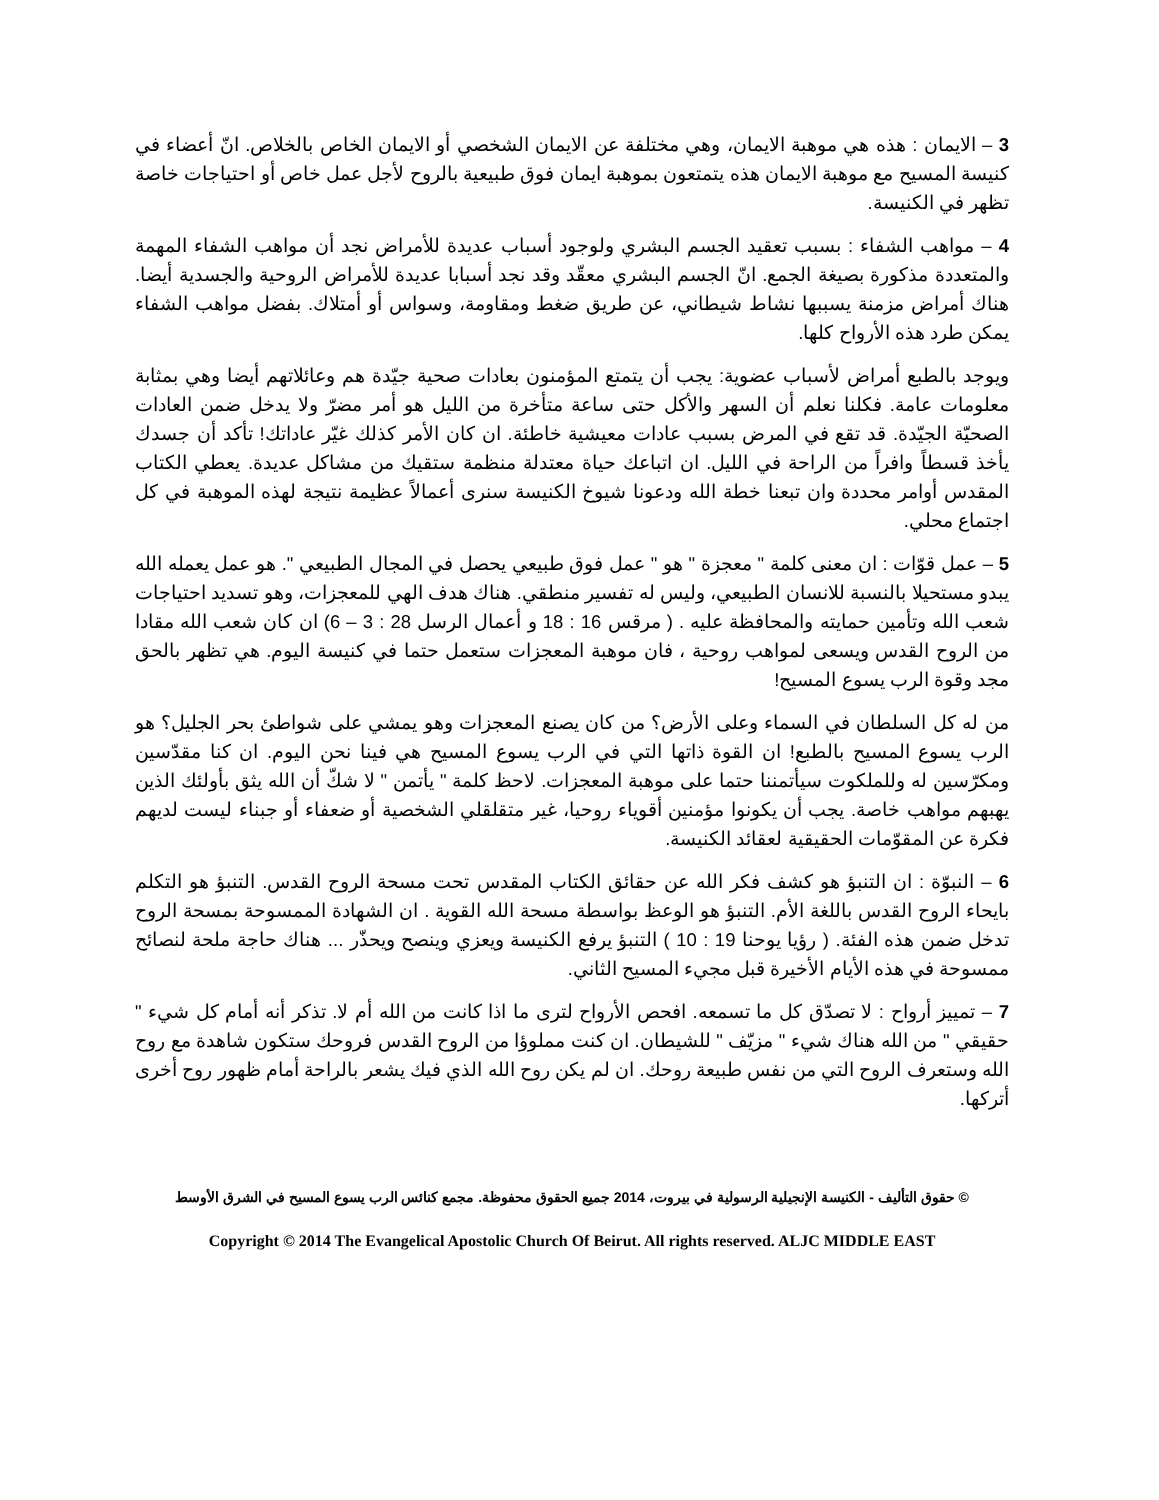3 – الايمان : هذه هي موهبة الايمان، وهي مختلفة عن الايمان الشخصي أو الايمان الخاص بالخلاص. انّ أعضاء في كنيسة المسيح مع موهبة الايمان هذه يتمتعون بموهبة ايمان فوق طبيعية بالروح لأجل عمل خاص أو احتياجات خاصة تظهر في الكنيسة.
4 – مواهب الشفاء : بسبب تعقيد الجسم البشري ولوجود أسباب عديدة للأمراض نجد أن مواهب الشفاء المهمة والمتعددة مذكورة بصيغة الجمع. انّ الجسم البشري معقّد وقد نجد أسبابا عديدة للأمراض الروحية والجسدية أيضا. هناك أمراض مزمنة يسببها نشاط شيطاني، عن طريق ضغط ومقاومة، وسواس أو أمتلاك. بفضل مواهب الشفاء يمكن طرد هذه الأرواح كلها.
ويوجد بالطبع أمراض لأسباب عضوية: يجب أن يتمتع المؤمنون بعادات صحية جيّدة هم وعائلاتهم أيضا وهي بمثابة معلومات عامة. فكلنا نعلم أن السهر والأكل حتى ساعة متأخرة من الليل هو أمر مضرّ ولا يدخل ضمن العادات الصحيّة الجيّدة. قد تقع في المرض بسبب عادات معيشية خاطئة. ان كان الأمر كذلك غيّر عاداتك! تأكد أن جسدك يأخذ قسطاً وافراً من الراحة في الليل. ان اتباعك حياة معتدلة منظمة ستقيك من مشاكل عديدة. يعطي الكتاب المقدس أوامر محددة وان تبعنا خطة الله ودعونا شيوخ الكنيسة سنرى أعمالاً عظيمة نتيجة لهذه الموهبة في كل اجتماع محلي.
5 – عمل قوّات : ان معنى كلمة " معجزة " هو " عمل فوق طبيعي يحصل في المجال الطبيعي ". هو عمل يعمله الله يبدو مستحيلا بالنسبة للانسان الطبيعي، وليس له تفسير منطقي. هناك هدف الهي للمعجزات، وهو تسديد احتياجات شعب الله وتأمين حمايته والمحافظة عليه . ( مرقس 16 : 18 و أعمال الرسل 28 : 3 – 6) ان كان شعب الله مقادا من الروح القدس ويسعى لمواهب روحية ، فان موهبة المعجزات ستعمل حتما في كنيسة اليوم. هي تظهر بالحق مجد وقوة الرب يسوع المسيح!
من له كل السلطان في السماء وعلى الأرض؟ من كان يصنع المعجزات وهو يمشي على شواطئ بحر الجليل؟ هو الرب يسوع المسيح بالطبع! ان القوة ذاتها التي في الرب يسوع المسيح هي فينا نحن اليوم. ان كنا مقدّسين ومكرّسين له وللملكوت سيأتمننا حتما على موهبة المعجزات. لاحظ كلمة " يأتمن " لا شكّ أن الله يثق بأولئك الذين يهبهم مواهب خاصة. يجب أن يكونوا مؤمنين أقوياء روحيا، غير متقلقلي الشخصية أو ضعفاء أو جبناء ليست لديهم فكرة عن المقوّمات الحقيقية لعقائد الكنيسة.
6 – النبوّة : ان التنبؤ هو كشف فكر الله عن حقائق الكتاب المقدس تحت مسحة الروح القدس. التنبؤ هو التكلم بايحاء الروح القدس باللغة الأم. التنبؤ هو الوعظ بواسطة مسحة الله القوية . ان الشهادة الممسوحة بمسحة الروح تدخل ضمن هذه الفئة. ( رؤيا يوحنا 19 : 10 ) التنبؤ يرفع الكنيسة ويعزي وينصح ويحذّر ... هناك حاجة ملحة لنصائح ممسوحة في هذه الأيام الأخيرة قبل مجيء المسيح الثاني.
7 – تمييز أرواح : لا تصدّق كل ما تسمعه. افحص الأرواح لترى ما اذا كانت من الله أم لا. تذكر أنه أمام كل شيء " حقيقي " من الله هناك شيء " مزيّف " للشيطان. ان كنت مملوؤا من الروح القدس فروحك ستكون شاهدة مع روح الله وستعرف الروح التي من نفس طبيعة روحك. ان لم يكن روح الله الذي فيك يشعر بالراحة أمام ظهور روح أخرى أتركها.
© حقوق التأليف - الكنيسة الإنجيلية الرسولية في بيروت، 2014 جميع الحقوق محفوظة. مجمع كنائس الرب يسوع المسيح في الشرق الأوسط
Copyright © 2014 The Evangelical Apostolic Church Of Beirut. All rights reserved. ALJC MIDDLE EAST